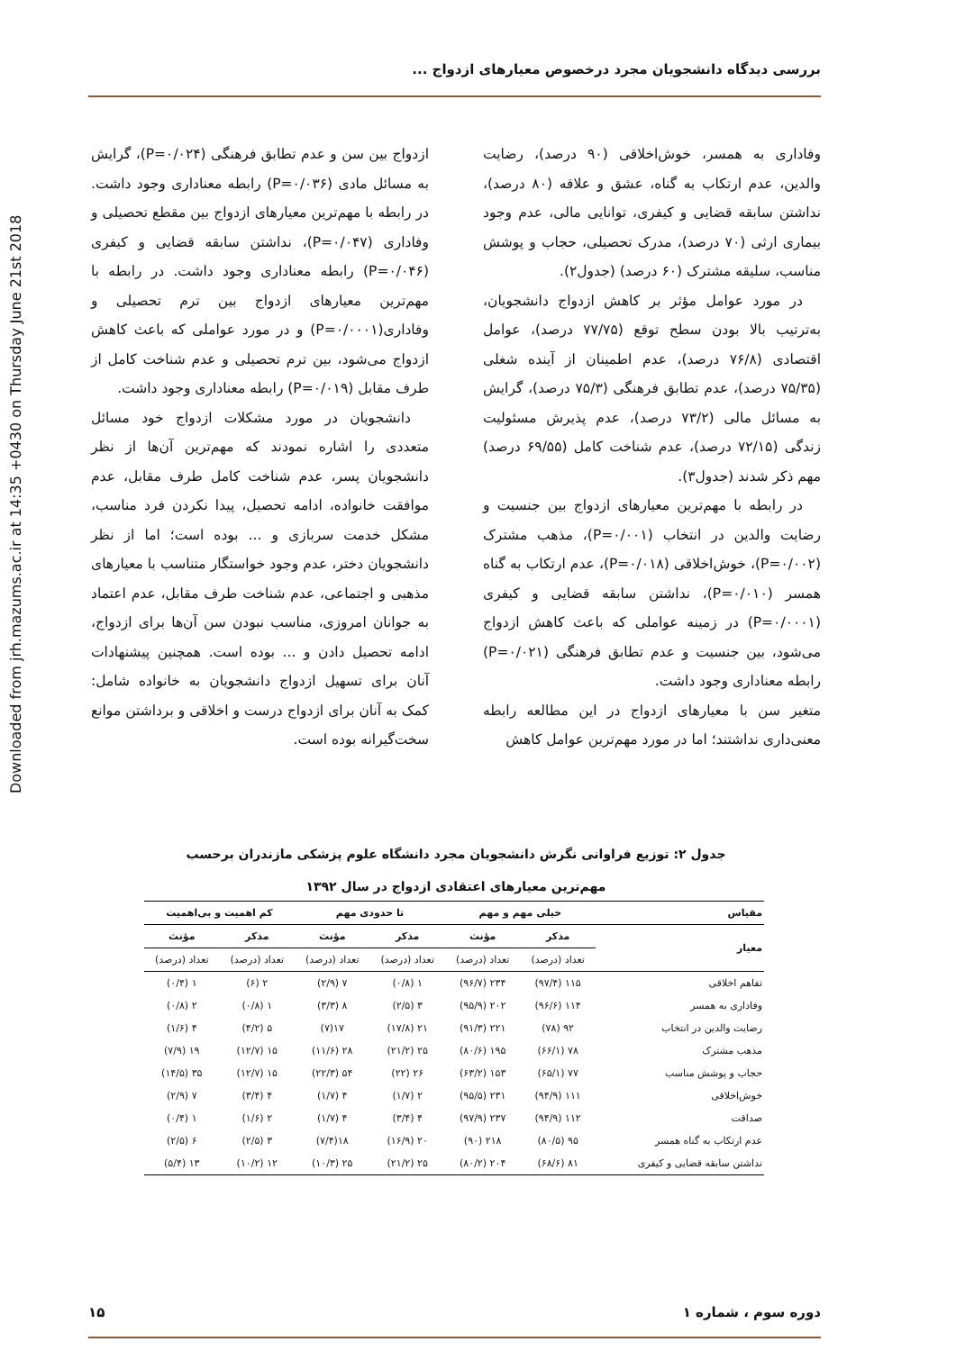بررسی دیدگاه دانشجویان مجرد درخصوص معیارهای ازدواج ...
Downloaded from jrh.mazums.ac.ir at 14:35 +0430 on Thursday June 21st 2018
وفاداری به همسر، خوش‌اخلاقی (۹۰ درصد)، رضایت والدین، عدم ارتکاب به گناه، عشق و علاقه (۸۰ درصد)، نداشتن سابقه قضایی و کیفری، توانایی مالی، عدم وجود بیماری ارثی (۷۰ درصد)، مدرک تحصیلی، حجاب و پوشش مناسب، سلیقه مشترک (۶۰ درصد) (جدول۲).
در مورد عوامل مؤثر بر کاهش ازدواج دانشجویان، به‌ترتیب بالا بودن سطح توقع (۷۷/۷۵ درصد)، عوامل اقتصادی (۷۶/۸ درصد)، عدم اطمینان از آینده شغلی (۷۵/۳۵ درصد)، عدم تطابق فرهنگی (۷۵/۳ درصد)، گرایش به مسائل مالی (۷۳/۲ درصد)، عدم پذیرش مسئولیت زندگی (۷۲/۱۵ درصد)، عدم شناخت کامل (۶۹/۵۵ درصد) مهم ذکر شدند (جدول۳).
در رابطه با مهم‌ترین معیارهای ازدواج بین جنسیت و رضایت والدین در انتخاب (P=۰/۰۰۱)، مذهب مشترک (P=۰/۰۰۲)، خوش‌اخلاقی (P=۰/۰۱۸)، عدم ارتکاب به گناه همسر (P=۰/۰۱۰)، نداشتن سابقه قضایی و کیفری (P=۰/۰۰۰۱) در زمینه عواملی که باعث کاهش ازدواج می‌شود، بین جنسیت و عدم تطابق فرهنگی (P=۰/۰۲۱) رابطه معناداری وجود داشت.
متغیر سن با معیارهای ازدواج در این مطالعه رابطه معنی‌داری نداشتند؛ اما در مورد مهم‌ترین عوامل کاهش
ازدواج بین سن و عدم تطابق فرهنگی (P=۰/۰۲۴)، گرایش به مسائل مادی (P=۰/۰۳۶) رابطه معناداری وجود داشت. در رابطه با مهم‌ترین معیارهای ازدواج بین مقطع تحصیلی و وفاداری (P=۰/۰۴۷)، نداشتن سابقه قضایی و کیفری (P=۰/۰۴۶) رابطه معناداری وجود داشت. در رابطه با مهم‌ترین معیارهای ازدواج بین ترم تحصیلی و وفاداری(P=۰/۰۰۰۱) و در مورد عواملی که باعث کاهش ازدواج می‌شود، بین ترم تحصیلی و عدم شناخت کامل از طرف مقابل (P=۰/۰۱۹) رابطه معناداری وجود داشت.
دانشجویان در مورد مشکلات ازدواج خود مسائل متعددی را اشاره نمودند که مهم‌ترین آن‌ها از نظر دانشجویان پسر، عدم شناخت کامل طرف مقابل، عدم موافقت خانواده، ادامه تحصیل، پیدا نکردن فرد مناسب، مشکل خدمت سربازی و ... بوده است؛ اما از نظر دانشجویان دختر، عدم وجود خواستگار متناسب با معیارهای مذهبی و اجتماعی، عدم شناخت طرف مقابل، عدم اعتماد به جوانان امروزی، مناسب نبودن سن آن‌ها برای ازدواج، ادامه تحصیل دادن و ... بوده است. همچنین پیشنهادات آنان برای تسهیل ازدواج دانشجویان به خانواده شامل: کمک به آنان برای ازدواج درست و اخلاقی و برداشتن موانع سخت‌گیرانه بوده است.
جدول ۲: توزیع فراوانی نگرش دانشجویان مجرد دانشگاه علوم پزشکی مازندران برحسب
مهم‌ترین معیارهای اعتقادی ازدواج در سال ۱۳۹۲
| مقیاس | خیلی مهم و مهم | | تا حدودی مهم | | کم اهمیت و بی‌اهمیت | |
| --- | --- | --- | --- | --- | --- | --- |
| معیار | مذکر | مؤنث | مذکر | مؤنث | مذکر | مؤنث |
| | تعداد (درصد) | تعداد (درصد) | تعداد (درصد) | تعداد (درصد) | تعداد (درصد) | تعداد (درصد) |
| تفاهم اخلاقی | ۱۱۵ (۹۷/۴) | ۲۳۴ (۹۶/۷) | ۱ (۰/۸) | ۷ (۲/۹) | ۲ (۶) | ۱ (۰/۴) |
| وفاداری به همسر | ۱۱۴ (۹۶/۶) | ۲۰۲ (۹۵/۹) | ۳ (۲/۵) | ۸ (۳/۳) | ۱ (۰/۸) | ۲ (۰/۸) |
| رضایت والدین در انتخاب | ۹۲ (۷۸) | ۲۲۱ (۹۱/۳) | ۲۱ (۱۷/۸) | ۱۷(۷) | ۵ (۴/۲) | ۴ (۱/۶) |
| مذهب مشترک | ۷۸ (۶۶/۱) | ۱۹۵ (۸۰/۶) | ۲۵ (۲۱/۲) | ۲۸ (۱۱/۶) | ۱۵ (۱۲/۷) | ۱۹ (۷/۹) |
| حجاب و پوشش مناسب | ۷۷ (۶۵/۱) | ۱۵۳ (۶۳/۲) | ۲۶ (۲۲) | ۵۴ (۲۲/۳) | ۱۵ (۱۲/۷) | ۳۵ (۱۴/۵) |
| خوش‌اخلاقی | ۱۱۱ (۹۴/۹) | ۲۳۱ (۹۵/۵) | ۲ (۱/۷) | ۴ (۱/۷) | ۴ (۳/۴) | ۷ (۲/۹) |
| صداقت | ۱۱۲ (۹۴/۹) | ۲۳۷ (۹۷/۹) | ۴ (۳/۴) | ۴ (۱/۷) | ۲ (۱/۶) | ۱ (۰/۴) |
| عدم ارتکاب به گناه همسر | ۹۵ (۸۰/۵) | ۲۱۸ (۹۰) | ۲۰ (۱۶/۹) | ۱۸(۷/۴) | ۳ (۲/۵) | ۶ (۲/۵) |
| نداشتن سابقه قضایی و کیفری | ۸۱ (۶۸/۶) | ۲۰۴ (۸۰/۲) | ۲۵ (۲۱/۲) | ۲۵ (۱۰/۳) | ۱۲ (۱۰/۲) | ۱۳ (۵/۴) |
دوره سوم ، شماره ۱ ۱۵